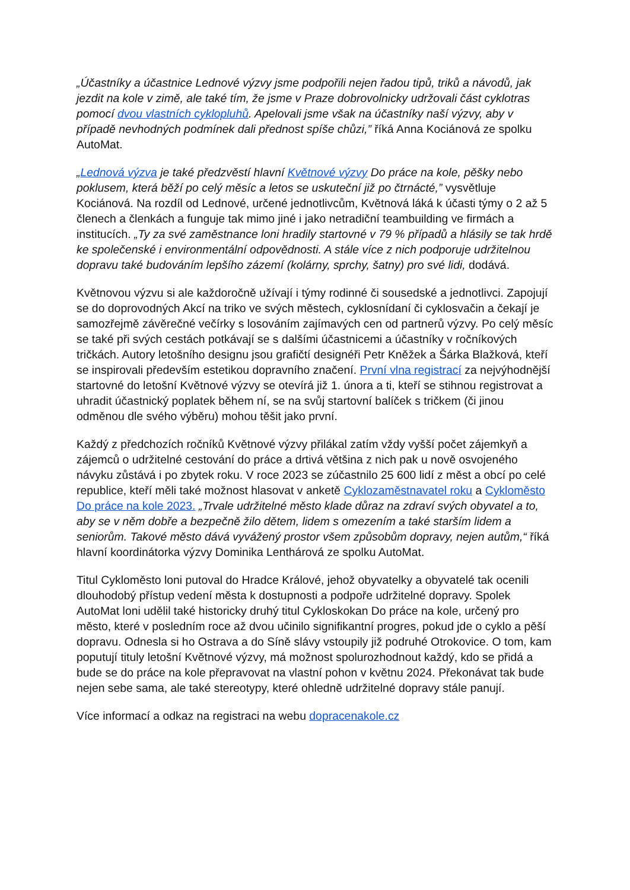„Účastníky a účastnice Lednové výzvy jsme podpořili nejen řadou tipů, triků a návodů, jak jezdit na kole v zimě, ale také tím, že jsme v Praze dobrovolnicky udržovali část cyklotras pomocí dvou vlastních cyklopluhů. Apelovali jsme však na účastníky naší výzvy, aby v případě nevhodných podmínek dali přednost spíše chůzi,” říká Anna Kociánová ze spolku AutoMat.
„Lednová výzva je také předzvěstí hlavní Květnové výzvy Do práce na kole, pěšky nebo poklusem, která běží po celý měsíc a letos se uskuteční již po čtrnácté,” vysvětluje Kociánová. Na rozdíl od Lednové, určené jednotlivcům, Květnová láká k účasti týmy o 2 až 5 členech a členkách a funguje tak mimo jiné i jako netradiční teambuilding ve firmách a institucích. „Ty za své zaměstnance loni hradily startovné v 79 % případů a hlásily se tak hrdě ke společenské i environmentální odpovědnosti. A stále více z nich podporuje udržitelnou dopravu také budováním lepšího zázemí (kolárny, sprchy, šatny) pro své lidi, dodává.
Květnovou výzvu si ale každoročně užívají i týmy rodinné či sousedské a jednotlivci. Zapojují se do doprovodných Akcí na triko ve svých městech, cyklosnídaní či cyklosvačin a čekají je samozřejmě závěrečné večírky s losováním zajímavých cen od partnerů výzvy. Po celý měsíc se také při svých cestách potkávají se s dalšími účastnicemi a účastníky v ročníkových tričkách. Autory letošního designu jsou grafičtí designéři Petr Kněžek a Šárka Blažková, kteří se inspirovali především estetikou dopravního značení. První vlna registrací za nejvýhodnější startovné do letošní Květnové výzvy se otevírá již 1. února a ti, kteří se stihnou registrovat a uhradit účastnický poplatek během ní, se na svůj startovní balíček s tričkem (či jinou odměnou dle svého výběru) mohou těšit jako první.
Každý z předchozích ročníků Květnové výzvy přilákal zatím vždy vyšší počet zájemkyň a zájemců o udržitelné cestování do práce a drtivá většina z nich pak u nově osvojeného návyku zůstává i po zbytek roku. V roce 2023 se zúčastnilo 25 600 lidí z měst a obcí po celé republice, kteří měli také možnost hlasovat v anketě Cyklozaměstnavatel roku a Cykloměsto Do práce na kole 2023. „Trvale udržitelné město klade důraz na zdraví svých obyvatel a to, aby se v něm dobře a bezpečně žilo dětem, lidem s omezením a také starším lidem a seniorům. Takové město dává vyvážený prostor všem způsobům dopravy, nejen autům,“ říká hlavní koordinátorka výzvy Dominika Lenthárová ze spolku AutoMat.
Titul Cykloměsto loni putoval do Hradce Králové, jehož obyvatelky a obyvatelé tak ocenili dlouhodobý přístup vedení města k dostupnosti a podpoře udržitelné dopravy. Spolek AutoMat loni udělil také historicky druhý titul Cykloskokan Do práce na kole, určený pro město, které v posledním roce až dvou učinilo signifikantní progres, pokud jde o cyklo a pěší dopravu. Odnesla si ho Ostrava a do Síně slávy vstoupily již podruhé Otrokovice. O tom, kam poputují tituly letošní Květnové výzvy, má možnost spolurozhodnout každý, kdo se přidá a bude se do práce na kole přepravovat na vlastní pohon v květnu 2024. Překonávat tak bude nejen sebe sama, ale také stereotypy, které ohledně udržitelné dopravy stále panují.
Více informací a odkaz na registraci na webu dopracenakole.cz